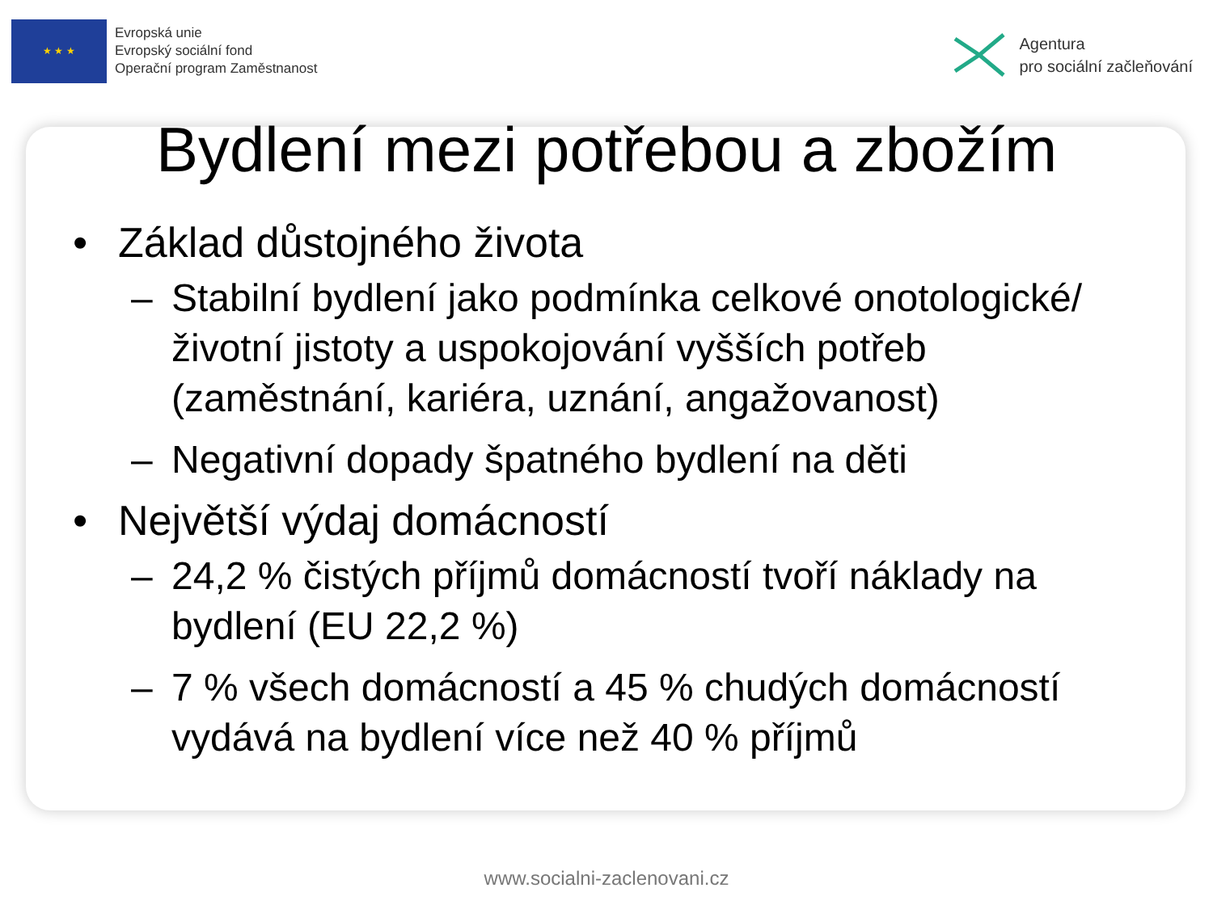★ ★ ★
Evropská unie
Evropský sociální fond
Operační program Zaměstnanost
Agentura
pro sociální začleňování
Bydlení mezi potřebou a zbožím
• Základ důstojného života
– Stabilní bydlení jako podmínka celkové onotologické/životní jistoty a uspokojování vyšších potřeb (zaměstnání, kariéra, uznání, angažovanost)
– Negativní dopady špatného bydlení na děti
• Největší výdaj domácností
– 24,2 % čistých příjmů domácností tvoří náklady na bydlení (EU 22,2 %)
– 7 % všech domácností a 45 % chudých domácností vydává na bydlení více než 40 % příjmů
www.socialni-zaclenovani.cz